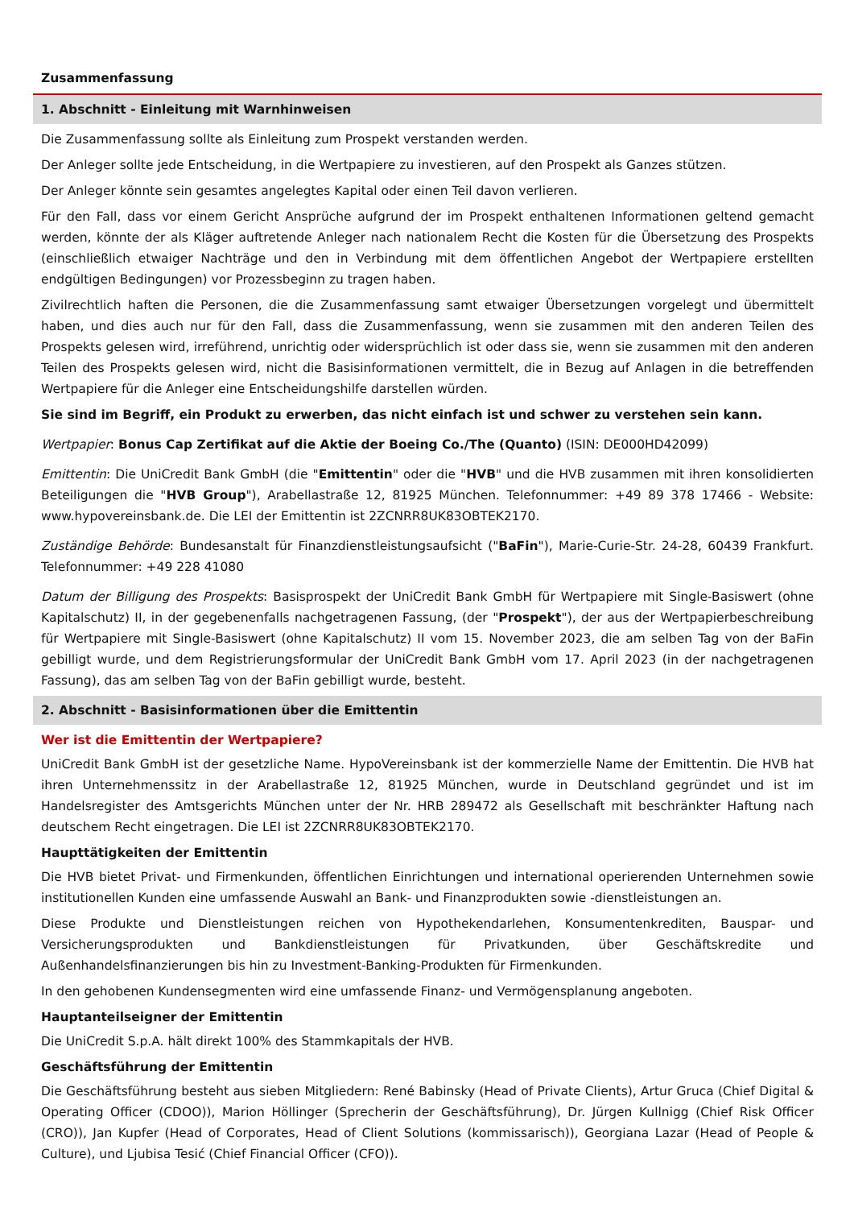Zusammenfassung
1. Abschnitt - Einleitung mit Warnhinweisen
Die Zusammenfassung sollte als Einleitung zum Prospekt verstanden werden.
Der Anleger sollte jede Entscheidung, in die Wertpapiere zu investieren, auf den Prospekt als Ganzes stützen.
Der Anleger könnte sein gesamtes angelegtes Kapital oder einen Teil davon verlieren.
Für den Fall, dass vor einem Gericht Ansprüche aufgrund der im Prospekt enthaltenen Informationen geltend gemacht werden, könnte der als Kläger auftretende Anleger nach nationalem Recht die Kosten für die Übersetzung des Prospekts (einschließlich etwaiger Nachträge und den in Verbindung mit dem öffentlichen Angebot der Wertpapiere erstellten endgültigen Bedingungen) vor Prozessbeginn zu tragen haben.
Zivilrechtlich haften die Personen, die die Zusammenfassung samt etwaiger Übersetzungen vorgelegt und übermittelt haben, und dies auch nur für den Fall, dass die Zusammenfassung, wenn sie zusammen mit den anderen Teilen des Prospekts gelesen wird, irreführend, unrichtig oder widersprüchlich ist oder dass sie, wenn sie zusammen mit den anderen Teilen des Prospekts gelesen wird, nicht die Basisinformationen vermittelt, die in Bezug auf Anlagen in die betreffenden Wertpapiere für die Anleger eine Entscheidungshilfe darstellen würden.
Sie sind im Begriff, ein Produkt zu erwerben, das nicht einfach ist und schwer zu verstehen sein kann.
Wertpapier: Bonus Cap Zertifikat auf die Aktie der Boeing Co./The (Quanto) (ISIN: DE000HD42099)
Emittentin: Die UniCredit Bank GmbH (die "Emittentin" oder die "HVB" und die HVB zusammen mit ihren konsolidierten Beteiligungen die "HVB Group"), Arabellastraße 12, 81925 München. Telefonnummer: +49 89 378 17466 - Website: www.hypovereinsbank.de. Die LEI der Emittentin ist 2ZCNRR8UK83OBTEK2170.
Zuständige Behörde: Bundesanstalt für Finanzdienstleistungsaufsicht ("BaFin"), Marie-Curie-Str. 24-28, 60439 Frankfurt. Telefonnummer: +49 228 41080
Datum der Billigung des Prospekts: Basisprospekt der UniCredit Bank GmbH für Wertpapiere mit Single-Basiswert (ohne Kapitalschutz) II, in der gegebenenfalls nachgetragenen Fassung, (der "Prospekt"), der aus der Wertpapierbeschreibung für Wertpapiere mit Single-Basiswert (ohne Kapitalschutz) II vom 15. November 2023, die am selben Tag von der BaFin gebilligt wurde, und dem Registrierungsformular der UniCredit Bank GmbH vom 17. April 2023 (in der nachgetragenen Fassung), das am selben Tag von der BaFin gebilligt wurde, besteht.
2. Abschnitt - Basisinformationen über die Emittentin
Wer ist die Emittentin der Wertpapiere?
UniCredit Bank GmbH ist der gesetzliche Name. HypoVereinsbank ist der kommerzielle Name der Emittentin. Die HVB hat ihren Unternehmenssitz in der Arabellastraße 12, 81925 München, wurde in Deutschland gegründet und ist im Handelsregister des Amtsgerichts München unter der Nr. HRB 289472 als Gesellschaft mit beschränkter Haftung nach deutschem Recht eingetragen. Die LEI ist 2ZCNRR8UK83OBTEK2170.
Haupttätigkeiten der Emittentin
Die HVB bietet Privat- und Firmenkunden, öffentlichen Einrichtungen und international operierenden Unternehmen sowie institutionellen Kunden eine umfassende Auswahl an Bank- und Finanzprodukten sowie -dienstleistungen an.
Diese Produkte und Dienstleistungen reichen von Hypothekendarlehen, Konsumentenkrediten, Bauspar- und Versicherungsprodukten und Bankdienstleistungen für Privatkunden, über Geschäftskredite und Außenhandelsfinanzierungen bis hin zu Investment-Banking-Produkten für Firmenkunden.
In den gehobenen Kundensegmenten wird eine umfassende Finanz- und Vermögensplanung angeboten.
Hauptanteilseigner der Emittentin
Die UniCredit S.p.A. hält direkt 100% des Stammkapitals der HVB.
Geschäftsführung der Emittentin
Die Geschäftsführung besteht aus sieben Mitgliedern: René Babinsky (Head of Private Clients), Artur Gruca (Chief Digital & Operating Officer (CDOO)), Marion Höllinger (Sprecherin der Geschäftsführung), Dr. Jürgen Kullnigg (Chief Risk Officer (CRO)), Jan Kupfer (Head of Corporates, Head of Client Solutions (kommissarisch)), Georgiana Lazar (Head of People & Culture), und Ljubisa Tesić (Chief Financial Officer (CFO)).